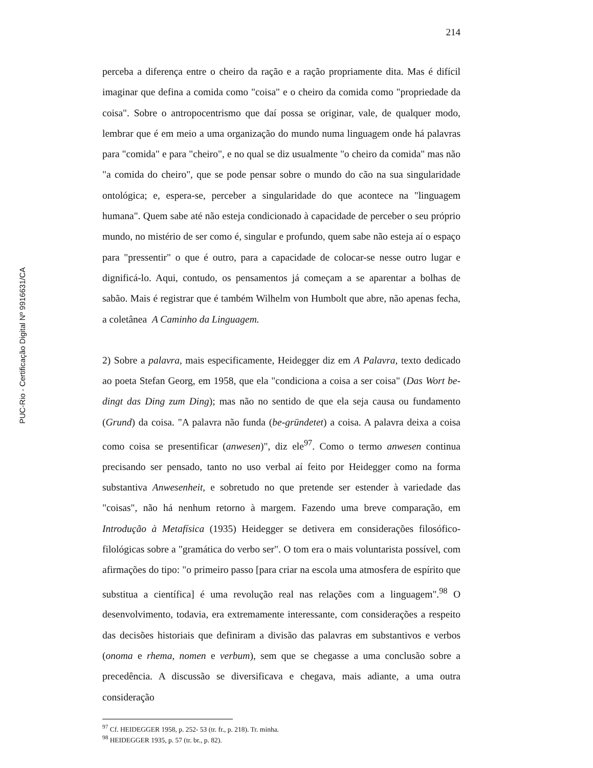PUC-Rio - Certificação Digital Nº 9916631/CA
214
perceba a diferença entre o cheiro da ração e a ração propriamente dita. Mas é difícil imaginar que defina a comida como "coisa" e o cheiro da comida como "propriedade da coisa". Sobre o antropocentrismo que daí possa se originar, vale, de qualquer modo, lembrar que é em meio a uma organização do mundo numa linguagem onde há palavras para "comida" e para "cheiro", e no qual se diz usualmente "o cheiro da comida" mas não "a comida do cheiro", que se pode pensar sobre o mundo do cão na sua singularidade ontológica; e, espera-se, perceber a singularidade do que acontece na "linguagem humana". Quem sabe até não esteja condicionado à capacidade de perceber o seu próprio mundo, no mistério de ser como é, singular e profundo, quem sabe não esteja aí o espaço para "pressentir" o que é outro, para a capacidade de colocar-se nesse outro lugar e dignificá-lo. Aqui, contudo, os pensamentos já começam a se aparentar a bolhas de sabão. Mais é registrar que é também Wilhelm von Humbolt que abre, não apenas fecha, a coletânea A Caminho da Linguagem.
2) Sobre a palavra, mais especificamente, Heidegger diz em A Palavra, texto dedicado ao poeta Stefan Georg, em 1958, que ela "condiciona a coisa a ser coisa" (Das Wort be-dingt das Ding zum Ding); mas não no sentido de que ela seja causa ou fundamento (Grund) da coisa. "A palavra não funda (be-gründetet) a coisa. A palavra deixa a coisa como coisa se presentificar (anwesen)", diz ele<sup>97</sup>. Como o termo anwesen continua precisando ser pensado, tanto no uso verbal aí feito por Heidegger como na forma substantiva Anwesenheit, e sobretudo no que pretende ser estender à variedade das "coisas", não há nenhum retorno à margem. Fazendo uma breve comparação, em Introdução à Metafísica (1935) Heidegger se detivera em considerações filosófico-filológicas sobre a "gramática do verbo ser". O tom era o mais voluntarista possível, com afirmações do tipo: "o primeiro passo [para criar na escola uma atmosfera de espírito que substitua a científica] é uma revolução real nas relações com a linguagem".<sup>98</sup> O desenvolvimento, todavia, era extremamente interessante, com considerações a respeito das decisões historiais que definiram a divisão das palavras em substantivos e verbos (onoma e rhema, nomen e verbum), sem que se chegasse a uma conclusão sobre a precedência. A discussão se diversificava e chegava, mais adiante, a uma outra consideração
<sup>97</sup> Cf. HEIDEGGER 1958, p. 252- 53 (tr. fr., p. 218). Tr. minha.
<sup>98</sup> HEIDEGGER 1935, p. 57 (tr. br., p. 82).